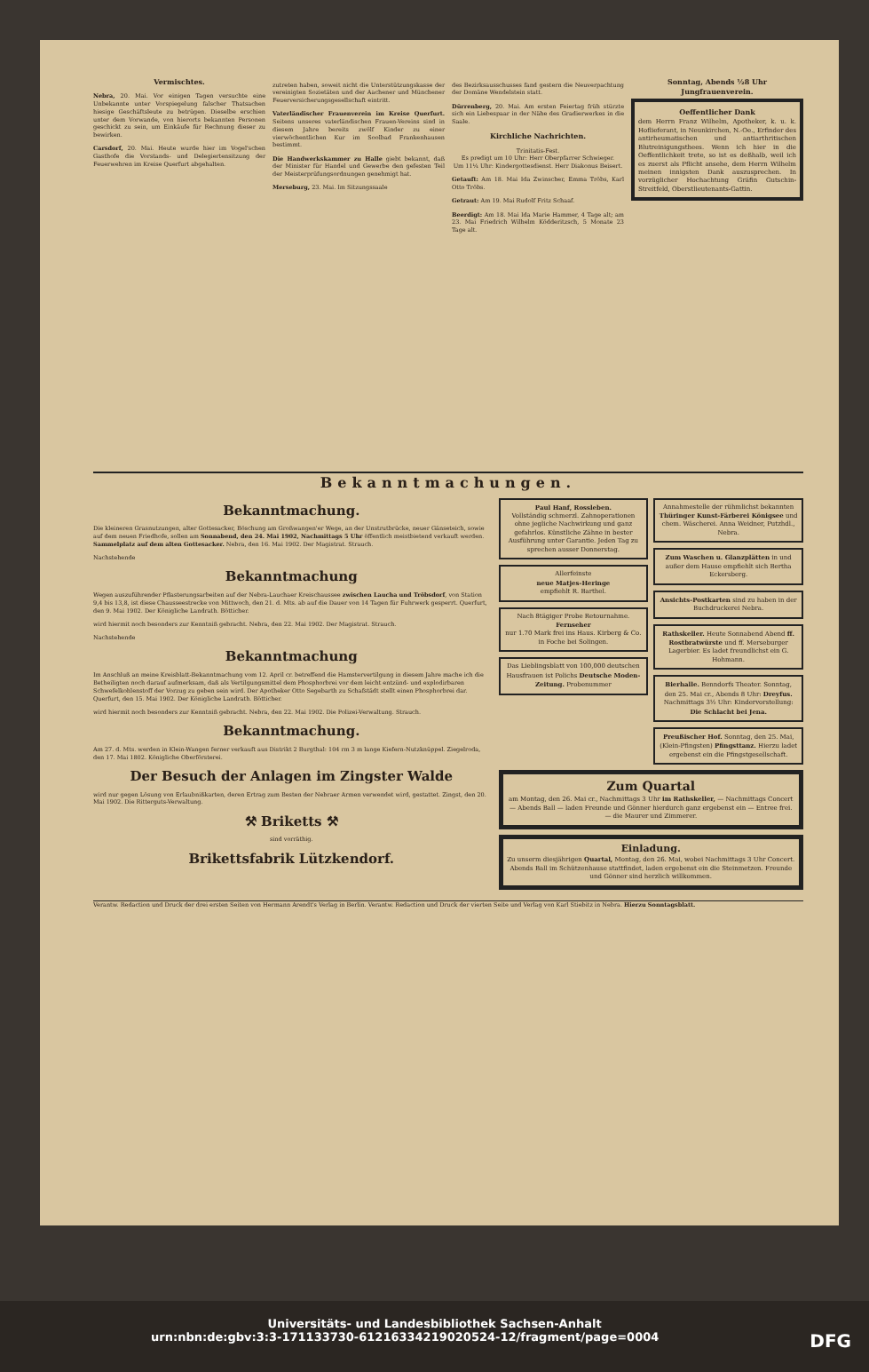Vermischtes.
Nebra, 20. Mai. Vor einigen Tagen versuchte eine Unbekannte unter Vorspiegelung falscher Thatsachen hiesige Geschäftsleute zu betrügen. Dieselbe erschien unter dem Vorwande, von hierorts bekannten Personen geschickt zu sein, um Einkäufe für Rechnung dieser zu bewirken.
Carsdorf, 20. Mai. Heute wurde hier im Vogel'schen Gasthofe die Vorstands- und Delegiertensitzung der Feuerwehren im Kreise Querfurt abgehalten.
zutreten haben, soweit nicht die Unterstützungskasse der vereinigten Sozietäten und der Aachener und Münchener Feuerversicherungsgesellschaft eintritt.
Vaterländischer Frauenverein im Kreise Querfurt. Seitens unseres vaterländischen Frauen-Vereins sind in diesem Jahre bereits zwölf Kinder zu einer vierwöchentlichen Kur im Soolbad Frankenhausen bestimmt.
Die Handwerkskammer zu Halle giebt bekannt, daß der Minister für Handel und Gewerbe den gefesten Teil der Meisterprüfungsordnungen genehmigt hat.
Merseburg, 23. Mai. Im Sitzungssaale
des Bezirksausschusses fand gestern die Neuverpachtung der Domäne Wendelstein statt.
Dürrenberg, 20. Mai. Am ersten Feiertag früh stürzte sich ein Liebespaar in der Nähe des Gradierwerkes in die Saale.
Kirchliche Nachrichten.
Trinitatis-Fest.
Es predigt um 10 Uhr: Herr Oberpfarrer Schwieger.
Um 11¼ Uhr: Kindergottesdienst. Herr Diakonus Beisert.
Getauft: Am 18. Mai Ida Zwinscher, Emma Tröbs, Karl Otto Tröbs.
Getraut: Am 19. Mai Rudolf Fritz Schaaf.
Beerdigt: Am 18. Mai Ida Marie Hammer, 4 Tage alt; am 23. Mai Friedrich Wilhelm Ködderitzsch, 5 Monate 23 Tage alt.
Sonntag, Abends ½8 Uhr
Jungfrauenverein.
Oeffentlicher Dank
dem Herrn Franz Wilhelm, Apotheker, k. u. k. Hoflieferant, in Neunkirchen, N.-Oe., Erfinder des antirheumatischen und antiarthritischen Blutreinigungsthees. Wenn ich hier in die Oeffentlichkeit trete, so ist es deßhalb, weil ich es zuerst als Pflicht ansehe, dem Herrn Wilhelm meinen innigsten Dank auszusprechen. In vorzüglicher Hochachtung Gräfin Gutschin-Streitfeld, Oberstlieutenants-Gattin.
Bekanntmachungen.
Bekanntmachung.
Die kleineren Grasnutzungen, alter Gottesacker, Böschung am Großwangen'er Wege, an der Unstrutbrücke, neuer Gänseteich, sowie auf dem neuen Friedhofe, sollen am Sonnabend, den 24. Mai 1902, Nachmittags 5 Uhr öffentlich meistbietend verkauft werden. Sammelplatz auf dem alten Gottesacker. Nebra, den 16. Mai 1902. Der Magistrat. Strauch.
Nachstehende
Bekanntmachung
Wegen auszuführender Pflasterungsarbeiten auf der Nebra-Lauchaer Kreischaussee zwischen Laucha und Tröbsdorf, von Station 9,4 bis 13,8, ist diese Chausseestrecke von Mittwoch, den 21. d. Mts. ab auf die Dauer von 14 Tagen für Fuhrwerk gesperrt. Querfurt, den 9. Mai 1902. Der Königliche Landrath. Bötticher.
wird hiermit noch besonders zur Kenntniß gebracht. Nebra, den 22. Mai 1902. Der Magistrat. Strauch.
Nachstehende
Bekanntmachung
Im Anschluß an meine Kreisblatt-Bekanntmachung vom 12. April cr. betreffend die Hamstervertilgung in diesem Jahre mache ich die Betheiligten noch darauf aufmerksam, daß als Vertilgungsmittel dem Phosphorbrei vor dem leicht entzünd- und explodirbaren Schwefelkohlenstoff der Vorzug zu geben sein wird. Der Apotheker Otto Segebarth zu Schafstädt stellt einen Phosphorbrei dar. Querfurt, den 15. Mai 1902. Der Königliche Landrath. Bötticher.
wird hiermit noch besonders zur Kenntniß gebracht. Nebra, den 22. Mai 1902. Die Polizei-Verwaltung. Strauch.
Bekanntmachung.
Am 27. d. Mts. werden in Klein-Wangen ferner verkauft aus Distrikt 2 Burgthal: 104 rm 3 m lange Kiefern-Nutzknüppel. Ziegelroda, den 17. Mai 1802. Königliche Oberförsterei.
Der Besuch der Anlagen im Zingster Walde
wird nur gegen Lösung von Erlaubnißkarten, deren Ertrag zum Besten der Nebraer Armen verwendet wird, gestattet. Zingst, den 20. Mai 1902. Die Ritterguts-Verwaltung.
⚒ Briketts ⚒
sind vorräthig.
Brikettsfabrik Lützkendorf.
Paul Hanf, Rossleben.
Vollständig schmerzl. Zahnoperationen ohne jegliche Nachwirkung und ganz gefahrlos. Künstliche Zähne in bester Ausführung unter Garantie. Jeden Tag zu sprechen ausser Donnerstag.
Allerfeinste
neue Matjes-Heringe
empfiehlt R. Barthel.
Nach 8tägiger Probe Retournahme.
Fernseher
nur 1.70 Mark frei ins Haus. Kirberg & Co. in Foche bei Solingen.
Das Lieblingsblatt von 100,000 deutschen Hausfrauen ist Polichs Deutsche Moden-Zeitung. Probenummer
Annahmestelle der rühmlichst bekannten Thüringer Kunst-Färberei Königsee und chem. Wäscherei. Anna Weidner, Putzhdl., Nebra.
Zum Waschen u. Glanzplätten in und außer dem Hause empfiehlt sich Bertha Eckersberg.
Ansichts-Postkarten sind zu haben in der Buchdruckerei Nebra.
Rathskeller. Heute Sonnabend Abend ff. Rostbratwürste und ff. Merseburger Lagerbier. Es ladet freundlichst ein G. Hohmann.
Bierhalle. Benndorfs Theater. Sonntag, den 25. Mai cr., Abends 8 Uhr: Dreyfus. Nachmittags 3½ Uhr: Kindervorstellung: Die Schlacht bei Jena.
Preußischer Hof. Sonntag, den 25. Mai, (Klein-Pfingsten) Pfingsttanz. Hierzu ladet ergebenst ein die Pfingstgesellschaft.
Zum Quartal
am Montag, den 26. Mai cr., Nachmittags 3 Uhr im Rathskeller, — Nachmittags Concert — Abends Ball — laden Freunde und Gönner hierdurch ganz ergebenst ein — Entree frei. — die Maurer und Zimmerer.
Einladung.
Zu unserm diesjährigen Quartal, Montag, den 26. Mai, wobei Nachmittags 3 Uhr Concert. Abends Ball im Schützenhause stattfindet, laden ergebenst ein die Steinmetzen. Freunde und Gönner sind herzlich willkommen.
Verantw. Redaction und Druck der drei ersten Seiten von Hermann Arendt's Verlag in Berlin. Verantw. Redaction und Druck der vierten Seite und Verlag von Karl Stiebitz in Nebra. Hierzu Sonntagsblatt.
Universitäts- und Landesbibliothek Sachsen-Anhalt
urn:nbn:de:gbv:3:3-171133730-61216334219020524-12/fragment/page=0004 DFG